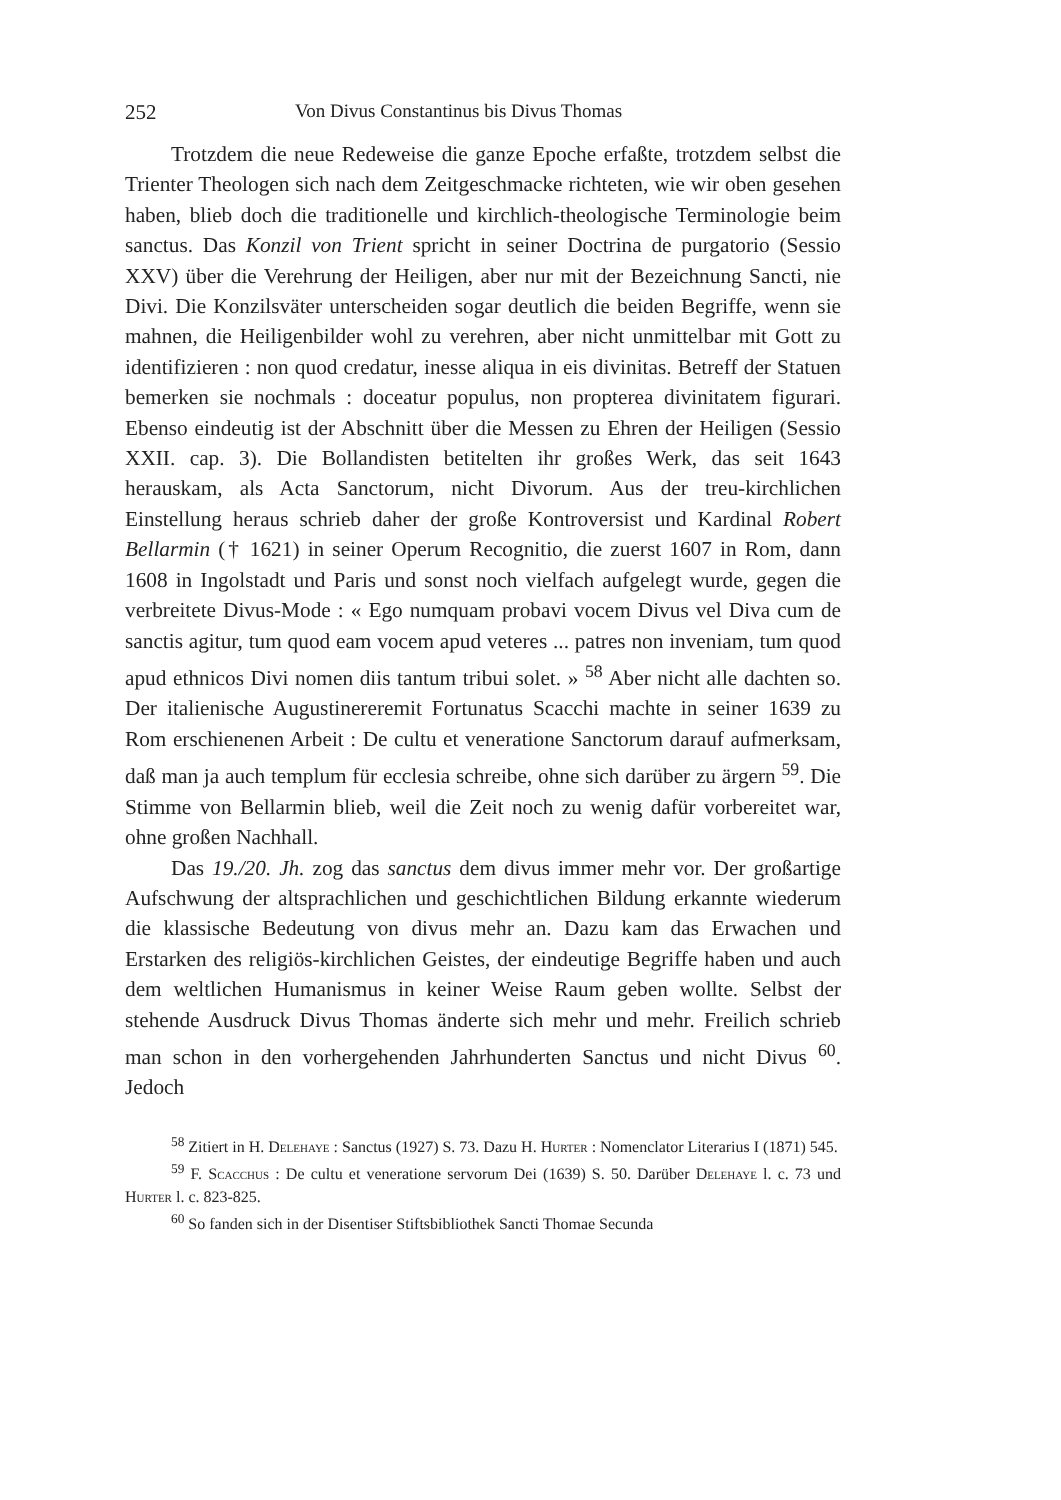252 Von Divus Constantinus bis Divus Thomas
Trotzdem die neue Redeweise die ganze Epoche erfaßte, trotzdem selbst die Trienter Theologen sich nach dem Zeitgeschmacke richteten, wie wir oben gesehen haben, blieb doch die traditionelle und kirchlich-theologische Terminologie beim sanctus. Das Konzil von Trient spricht in seiner Doctrina de purgatorio (Sessio XXV) über die Verehrung der Heiligen, aber nur mit der Bezeichnung Sancti, nie Divi. Die Konzilsväter unterscheiden sogar deutlich die beiden Begriffe, wenn sie mahnen, die Heiligenbilder wohl zu verehren, aber nicht unmittelbar mit Gott zu identifizieren : non quod credatur, inesse aliqua in eis divinitas. Betreff der Statuen bemerken sie nochmals : doceatur populus, non propterea divinitatem figurari. Ebenso eindeutig ist der Abschnitt über die Messen zu Ehren der Heiligen (Sessio XXII. cap. 3). Die Bollandisten betitelten ihr großes Werk, das seit 1643 herauskam, als Acta Sanctorum, nicht Divorum. Aus der treu-kirchlichen Einstellung heraus schrieb daher der große Kontroversist und Kardinal Robert Bellarmin († 1621) in seiner Operum Recognitio, die zuerst 1607 in Rom, dann 1608 in Ingolstadt und Paris und sonst noch vielfach aufgelegt wurde, gegen die verbreitete Divus-Mode : « Ego numquam probavi vocem Divus vel Diva cum de sanctis agitur, tum quod eam vocem apud veteres ... patres non inveniam, tum quod apud ethnicos Divi nomen diis tantum tribui solet. » <sup>58</sup> Aber nicht alle dachten so. Der italienische Augustinereremit Fortunatus Scacchi machte in seiner 1639 zu Rom erschienenen Arbeit : De cultu et veneratione Sanctorum darauf aufmerksam, daß man ja auch templum für ecclesia schreibe, ohne sich darüber zu ärgern <sup>59</sup>. Die Stimme von Bellarmin blieb, weil die Zeit noch zu wenig dafür vorbereitet war, ohne großen Nachhall.
Das 19./20. Jh. zog das sanctus dem divus immer mehr vor. Der großartige Aufschwung der altsprachlichen und geschichtlichen Bildung erkannte wiederum die klassische Bedeutung von divus mehr an. Dazu kam das Erwachen und Erstarken des religiös-kirchlichen Geistes, der eindeutige Begriffe haben und auch dem weltlichen Humanismus in keiner Weise Raum geben wollte. Selbst der stehende Ausdruck Divus Thomas änderte sich mehr und mehr. Freilich schrieb man schon in den vorhergehenden Jahrhunderten Sanctus und nicht Divus <sup>60</sup>. Jedoch
<sup>58</sup> Zitiert in H. Delehaye : Sanctus (1927) S. 73. Dazu H. Hurter : Nomenclator Literarius I (1871) 545.
<sup>59</sup> F. Scacchus : De cultu et veneratione servorum Dei (1639) S. 50. Darüber Delehaye l. c. 73 und Hurter l. c. 823-825.
<sup>60</sup> So fanden sich in der Disentiser Stiftsbibliothek Sancti Thomae Secunda